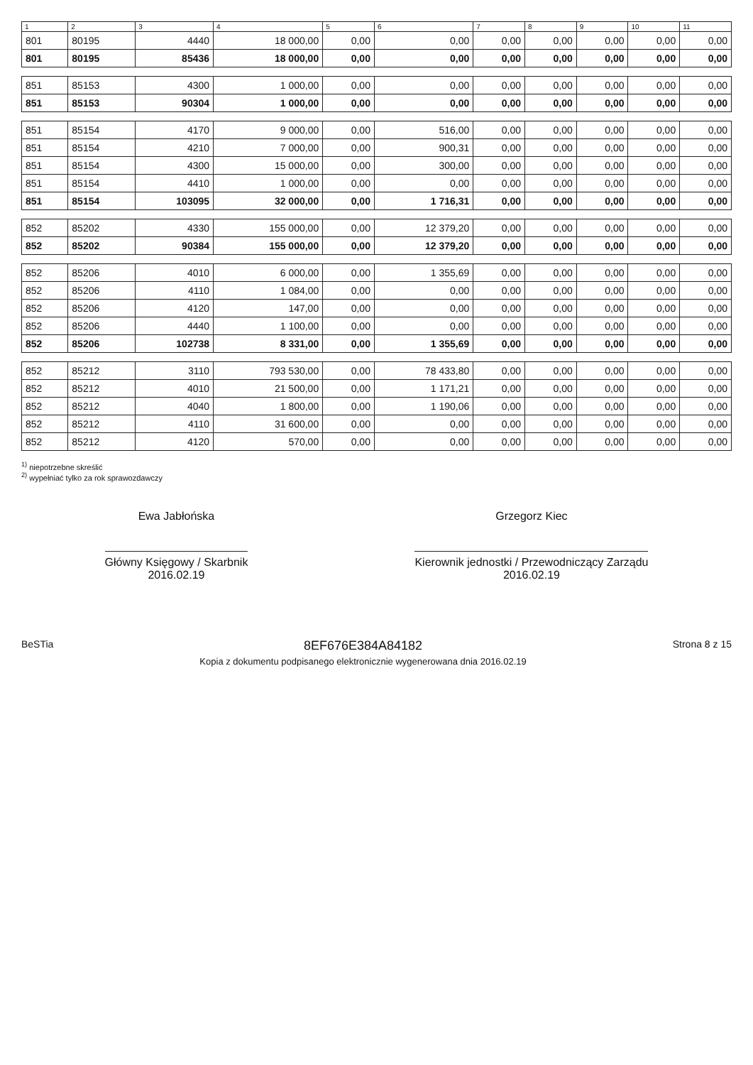| 1 | 2 | 3 | 4 | 5 | 6 | 7 | 8 | 9 | 10 | 11 |
| --- | --- | --- | --- | --- | --- | --- | --- | --- | --- | --- |
| 801 | 80195 | 4440 | 18 000,00 | 0,00 | 0,00 | 0,00 | 0,00 | 0,00 | 0,00 | 0,00 |
| 801 | 80195 | 85436 | 18 000,00 | 0,00 | 0,00 | 0,00 | 0,00 | 0,00 | 0,00 | 0,00 |
| 851 | 85153 | 4300 | 1 000,00 | 0,00 | 0,00 | 0,00 | 0,00 | 0,00 | 0,00 | 0,00 |
| 851 | 85153 | 90304 | 1 000,00 | 0,00 | 0,00 | 0,00 | 0,00 | 0,00 | 0,00 | 0,00 |
| 851 | 85154 | 4170 | 9 000,00 | 0,00 | 516,00 | 0,00 | 0,00 | 0,00 | 0,00 | 0,00 |
| 851 | 85154 | 4210 | 7 000,00 | 0,00 | 900,31 | 0,00 | 0,00 | 0,00 | 0,00 | 0,00 |
| 851 | 85154 | 4300 | 15 000,00 | 0,00 | 300,00 | 0,00 | 0,00 | 0,00 | 0,00 | 0,00 |
| 851 | 85154 | 4410 | 1 000,00 | 0,00 | 0,00 | 0,00 | 0,00 | 0,00 | 0,00 | 0,00 |
| 851 | 85154 | 103095 | 32 000,00 | 0,00 | 1 716,31 | 0,00 | 0,00 | 0,00 | 0,00 | 0,00 |
| 852 | 85202 | 4330 | 155 000,00 | 0,00 | 12 379,20 | 0,00 | 0,00 | 0,00 | 0,00 | 0,00 |
| 852 | 85202 | 90384 | 155 000,00 | 0,00 | 12 379,20 | 0,00 | 0,00 | 0,00 | 0,00 | 0,00 |
| 852 | 85206 | 4010 | 6 000,00 | 0,00 | 1 355,69 | 0,00 | 0,00 | 0,00 | 0,00 | 0,00 |
| 852 | 85206 | 4110 | 1 084,00 | 0,00 | 0,00 | 0,00 | 0,00 | 0,00 | 0,00 | 0,00 |
| 852 | 85206 | 4120 | 147,00 | 0,00 | 0,00 | 0,00 | 0,00 | 0,00 | 0,00 | 0,00 |
| 852 | 85206 | 4440 | 1 100,00 | 0,00 | 0,00 | 0,00 | 0,00 | 0,00 | 0,00 | 0,00 |
| 852 | 85206 | 102738 | 8 331,00 | 0,00 | 1 355,69 | 0,00 | 0,00 | 0,00 | 0,00 | 0,00 |
| 852 | 85212 | 3110 | 793 530,00 | 0,00 | 78 433,80 | 0,00 | 0,00 | 0,00 | 0,00 | 0,00 |
| 852 | 85212 | 4010 | 21 500,00 | 0,00 | 1 171,21 | 0,00 | 0,00 | 0,00 | 0,00 | 0,00 |
| 852 | 85212 | 4040 | 1 800,00 | 0,00 | 1 190,06 | 0,00 | 0,00 | 0,00 | 0,00 | 0,00 |
| 852 | 85212 | 4110 | 31 600,00 | 0,00 | 0,00 | 0,00 | 0,00 | 0,00 | 0,00 | 0,00 |
| 852 | 85212 | 4120 | 570,00 | 0,00 | 0,00 | 0,00 | 0,00 | 0,00 | 0,00 | 0,00 |
<sup>1)</sup> niepotrzebne skreślić
<sup>2)</sup> wypełniać tylko za rok sprawozdawczy
Ewa Jabłońska
Główny Księgowy / Skarbnik
2016.02.19
Grzegorz Kiec
Kierownik jednostki / Przewodniczący Zarządu
2016.02.19
BeSTia
8EF676E384A84182
Kopia z dokumentu podpisanego elektronicznie wygenerowana dnia 2016.02.19
Strona 8 z 15